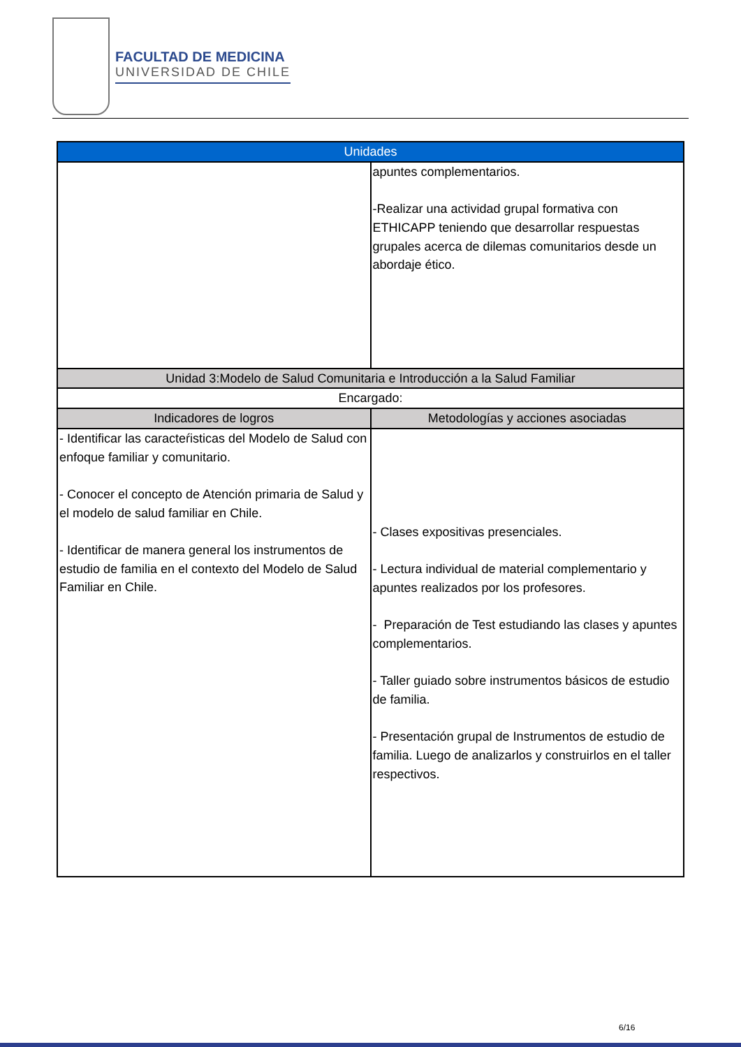FACULTAD DE MEDICINA
UNIVERSIDAD DE CHILE
| Unidades | |
| --- | --- |
| | apuntes complementarios. -Realizar una actividad grupal formativa con ETHICAPP teniendo que desarrollar respuestas grupales acerca de dilemas comunitarios desde un abordaje ético. |
| Unidad 3:Modelo de Salud Comunitaria e Introducción a la Salud Familiar | |
| Encargado: | |
| Indicadores de logros | Metodologías y acciones asociadas |
| - Identificar las caracteŕisticas del Modelo de Salud con enfoque familiar y comunitario. - Conocer el concepto de Atención primaria de Salud y el modelo de salud familiar en Chile. - Identificar de manera general los instrumentos de estudio de familia en el contexto del Modelo de Salud Familiar en Chile. | - Clases expositivas presenciales. - Lectura individual de material complementario y apuntes realizados por los profesores. - Preparación de Test estudiando las clases y apuntes complementarios. - Taller guiado sobre instrumentos básicos de estudio de familia. - Presentación grupal de Instrumentos de estudio de familia. Luego de analizarlos y construirlos en el taller respectivos. |
6/16